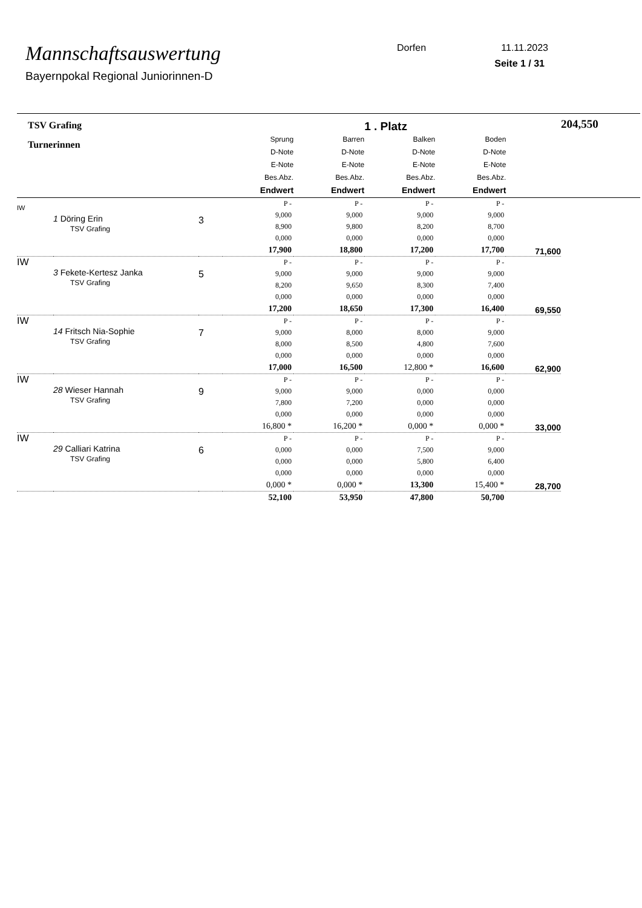Mannschaftsauswertung
Bayernpokal Regional Juniorinnen-D
Dorfen 11.11.2023
Seite 1 / 31
| TSV Grafing | | | | | 1 . Platz | | | 204,550 |
| Turnerinnen | | | Sprung D-Note E-Note Bes.Abz. Endwert | Barren D-Note E-Note Bes.Abz. Endwert | Balken D-Note E-Note Bes.Abz. Endwert | Boden D-Note E-Note Bes.Abz. Endwert | | |
| IW | 1 Döring Erin TSV Grafing | 3 | P - 9,000 8,900 0,000 17,900 | P - 9,000 9,800 0,000 18,800 | P - 9,000 8,200 0,000 17,200 | P - 9,000 8,700 0,000 17,700 | 71,600 | |
| IW | 3 Fekete-Kertesz Janka TSV Grafing | 5 | P - 9,000 8,200 0,000 17,200 | P - 9,000 9,650 0,000 18,650 | P - 9,000 8,300 0,000 17,300 | P - 9,000 7,400 0,000 16,400 | 69,550 | |
| IW | 14 Fritsch Nia-Sophie TSV Grafing | 7 | P - 9,000 8,000 0,000 17,000 | P - 8,000 8,500 0,000 16,500 | P - 8,000 4,800 0,000 12,800 * | P - 9,000 7,600 0,000 16,600 | 62,900 | |
| IW | 28 Wieser Hannah TSV Grafing | 9 | P - 9,000 7,800 0,000 16,800 * | P - 9,000 7,200 0,000 16,200 * | P - 0,000 0,000 0,000 0,000 * | P - 0,000 0,000 0,000 0,000 * | 33,000 | |
| IW | 29 Calliari Katrina TSV Grafing | 6 | P - 0,000 0,000 0,000 0,000 * | P - 0,000 0,000 0,000 0,000 * | P - 7,500 5,800 0,000 13,300 | P - 9,000 6,400 0,000 15,400 * | 28,700 | |
| | | | 52,100 | 53,950 | 47,800 | 50,700 | | |